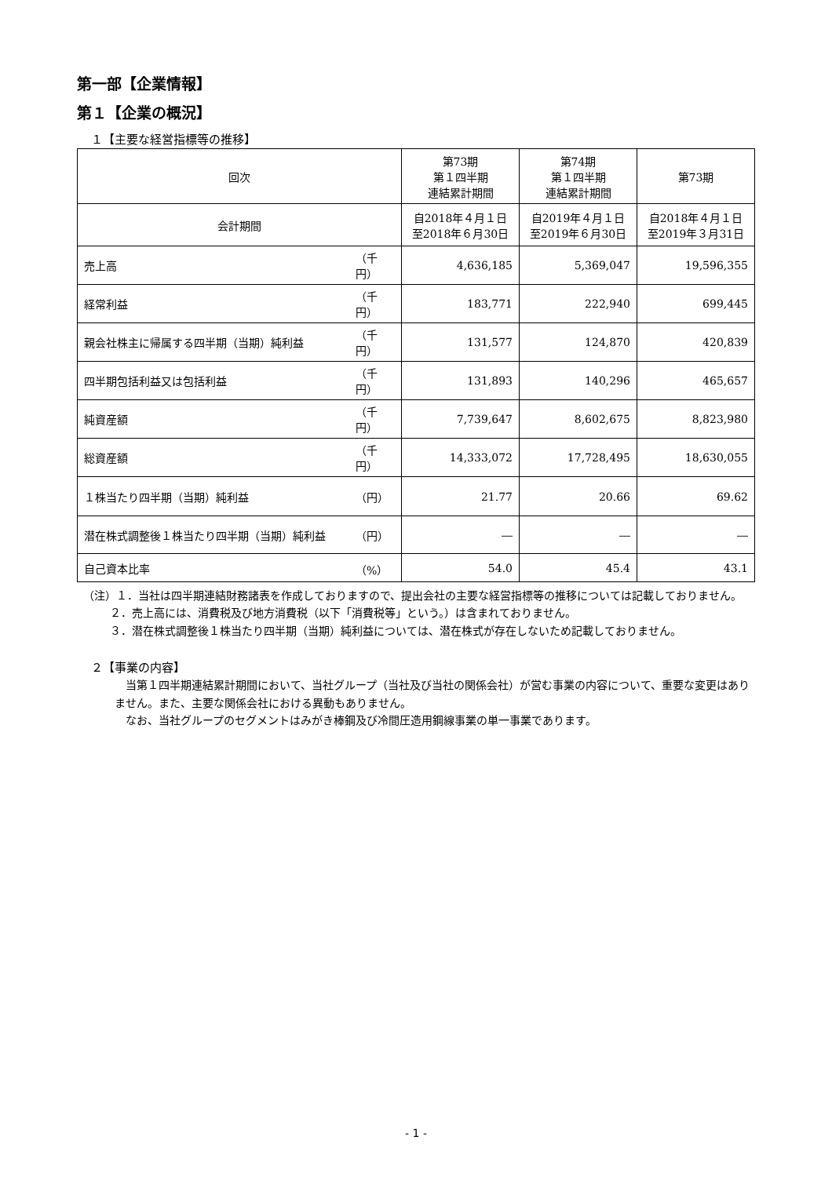第一部【企業情報】
第１【企業の概況】
１【主要な経営指標等の推移】
| 回次 | | 第73期 第１四半期 連結累計期間 | 第74期 第１四半期 連結累計期間 | 第73期 |
| --- | --- | --- | --- | --- |
| 会計期間 | | 自2018年４月１日 至2018年６月30日 | 自2019年４月１日 至2019年６月30日 | 自2018年４月１日 至2019年３月31日 |
| 売上高 | （千円） | 4,636,185 | 5,369,047 | 19,596,355 |
| 経常利益 | （千円） | 183,771 | 222,940 | 699,445 |
| 親会社株主に帰属する四半期（当期）純利益 | （千円） | 131,577 | 124,870 | 420,839 |
| 四半期包括利益又は包括利益 | （千円） | 131,893 | 140,296 | 465,657 |
| 純資産額 | （千円） | 7,739,647 | 8,602,675 | 8,823,980 |
| 総資産額 | （千円） | 14,333,072 | 17,728,495 | 18,630,055 |
| １株当たり四半期（当期）純利益 | （円） | 21.77 | 20.66 | 69.62 |
| 潜在株式調整後１株当たり四半期（当期）純利益 | （円） | ― | ― | ― |
| 自己資本比率 | （%） | 54.0 | 45.4 | 43.1 |
（注）１．当社は四半期連結財務諸表を作成しておりますので、提出会社の主要な経営指標等の推移については記載しておりません。
２．売上高には、消費税及び地方消費税（以下「消費税等」という。）は含まれておりません。
３．潜在株式調整後１株当たり四半期（当期）純利益については、潜在株式が存在しないため記載しておりません。
２【事業の内容】
当第１四半期連結累計期間において、当社グループ（当社及び当社の関係会社）が営む事業の内容について、重要な変更はありません。また、主要な関係会社における異動もありません。
なお、当社グループのセグメントはみがき棒鋼及び冷間圧造用鋼線事業の単一事業であります。
- 1 -